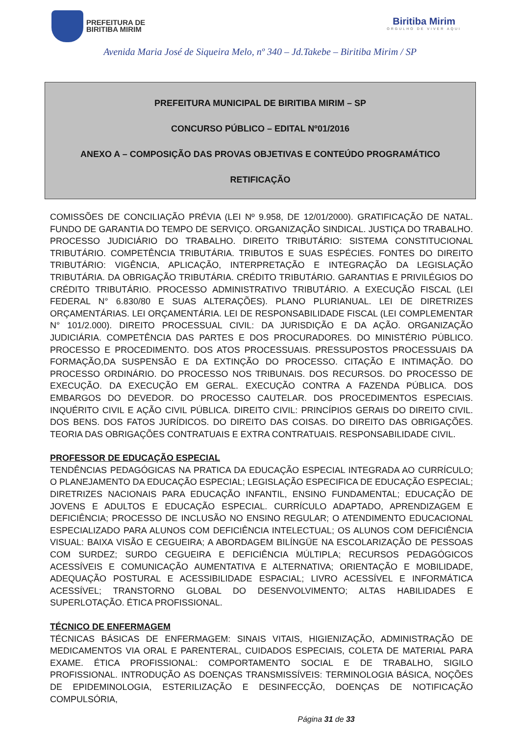PREFEITURA DE
BIRITIBA MIRIM
Biritiba Mirim
ORGULHO DE VIVER AQUI
Avenida Maria José de Siqueira Melo, nº 340 – Jd.Takebe – Biritiba Mirim / SP
PREFEITURA MUNICIPAL DE BIRITIBA MIRIM – SP
CONCURSO PÚBLICO – EDITAL Nº01/2016
ANEXO A – COMPOSIÇÃO DAS PROVAS OBJETIVAS E CONTEÚDO PROGRAMÁTICO
RETIFICAÇÃO
COMISSÕES DE CONCILIAÇÃO PRÉVIA (LEI Nº 9.958, DE 12/01/2000). GRATIFICAÇÃO DE NATAL. FUNDO DE GARANTIA DO TEMPO DE SERVIÇO. ORGANIZAÇÃO SINDICAL. JUSTIÇA DO TRABALHO. PROCESSO JUDICIÁRIO DO TRABALHO. DIREITO TRIBUTÁRIO: SISTEMA CONSTITUCIONAL TRIBUTÁRIO. COMPETÊNCIA TRIBUTÁRIA. TRIBUTOS E SUAS ESPÉCIES. FONTES DO DIREITO TRIBUTÁRIO: VIGÊNCIA, APLICAÇÃO, INTERPRETAÇÃO E INTEGRAÇÃO DA LEGISLAÇÃO TRIBUTÁRIA. DA OBRIGAÇÃO TRIBUTÁRIA. CRÉDITO TRIBUTÁRIO. GARANTIAS E PRIVILÉGIOS DO CRÉDITO TRIBUTÁRIO. PROCESSO ADMINISTRATIVO TRIBUTÁRIO. A EXECUÇÃO FISCAL (LEI FEDERAL N° 6.830/80 E SUAS ALTERAÇÕES). PLANO PLURIANUAL. LEI DE DIRETRIZES ORÇAMENTÁRIAS. LEI ORÇAMENTÁRIA. LEI DE RESPONSABILIDADE FISCAL (LEI COMPLEMENTAR N° 101/2.000). DIREITO PROCESSUAL CIVIL: DA JURISDIÇÃO E DA AÇÃO. ORGANIZAÇÃO JUDICIÁRIA. COMPETÊNCIA DAS PARTES E DOS PROCURADORES. DO MINISTÉRIO PÚBLICO. PROCESSO E PROCEDIMENTO. DOS ATOS PROCESSUAIS. PRESSUPOSTOS PROCESSUAIS DA FORMAÇÃO,DA SUSPENSÃO E DA EXTINÇÃO DO PROCESSO. CITAÇÃO E INTIMAÇÃO. DO PROCESSO ORDINÁRIO. DO PROCESSO NOS TRIBUNAIS. DOS RECURSOS. DO PROCESSO DE EXECUÇÃO. DA EXECUÇÃO EM GERAL. EXECUÇÃO CONTRA A FAZENDA PÚBLICA. DOS EMBARGOS DO DEVEDOR. DO PROCESSO CAUTELAR. DOS PROCEDIMENTOS ESPECIAIS. INQUÉRITO CIVIL E AÇÃO CIVIL PÚBLICA. DIREITO CIVIL: PRINCÍPIOS GERAIS DO DIREITO CIVIL. DOS BENS. DOS FATOS JURÍDICOS. DO DIREITO DAS COISAS. DO DIREITO DAS OBRIGAÇÕES. TEORIA DAS OBRIGAÇÕES CONTRATUAIS E EXTRA CONTRATUAIS. RESPONSABILIDADE CIVIL.
PROFESSOR DE EDUCAÇÃO ESPECIAL
TENDÊNCIAS PEDAGÓGICAS NA PRATICA DA EDUCAÇÃO ESPECIAL INTEGRADA AO CURRÍCULO; O PLANEJAMENTO DA EDUCAÇÃO ESPECIAL; LEGISLAÇÃO ESPECIFICA DE EDUCAÇÃO ESPECIAL; DIRETRIZES NACIONAIS PARA EDUCAÇÃO INFANTIL, ENSINO FUNDAMENTAL; EDUCAÇÃO DE JOVENS E ADULTOS E EDUCAÇÃO ESPECIAL. CURRÍCULO ADAPTADO, APRENDIZAGEM E DEFICIÊNCIA; PROCESSO DE INCLUSÃO NO ENSINO REGULAR; O ATENDIMENTO EDUCACIONAL ESPECIALIZADO PARA ALUNOS COM DEFICIÊNCIA INTELECTUAL; OS ALUNOS COM DEFICIÊNCIA VISUAL: BAIXA VISÃO E CEGUEIRA; A ABORDAGEM BILÍNGÜE NA ESCOLARIZAÇÃO DE PESSOAS COM SURDEZ; SURDO CEGUEIRA E DEFICIÊNCIA MÚLTIPLA; RECURSOS PEDAGÓGICOS ACESSÍVEIS E COMUNICAÇÃO AUMENTATIVA E ALTERNATIVA; ORIENTAÇÃO E MOBILIDADE, ADEQUAÇÃO POSTURAL E ACESSIBILIDADE ESPACIAL; LIVRO ACESSÍVEL E INFORMÁTICA ACESSÍVEL; TRANSTORNO GLOBAL DO DESENVOLVIMENTO; ALTAS HABILIDADES E SUPERLOTAÇÃO. ÉTICA PROFISSIONAL.
TÉCNICO DE ENFERMAGEM
TÉCNICAS BÁSICAS DE ENFERMAGEM: SINAIS VITAIS, HIGIENIZAÇÃO, ADMINISTRAÇÃO DE MEDICAMENTOS VIA ORAL E PARENTERAL, CUIDADOS ESPECIAIS, COLETA DE MATERIAL PARA EXAME. ÉTICA PROFISSIONAL: COMPORTAMENTO SOCIAL E DE TRABALHO, SIGILO PROFISSIONAL. INTRODUÇÃO AS DOENÇAS TRANSMISSÍVEIS: TERMINOLOGIA BÁSICA, NOÇÕES DE EPIDEMINOLOGIA, ESTERILIZAÇÃO E DESINFECÇÃO, DOENÇAS DE NOTIFICAÇÃO COMPULSÓRIA,
Página 31 de 33